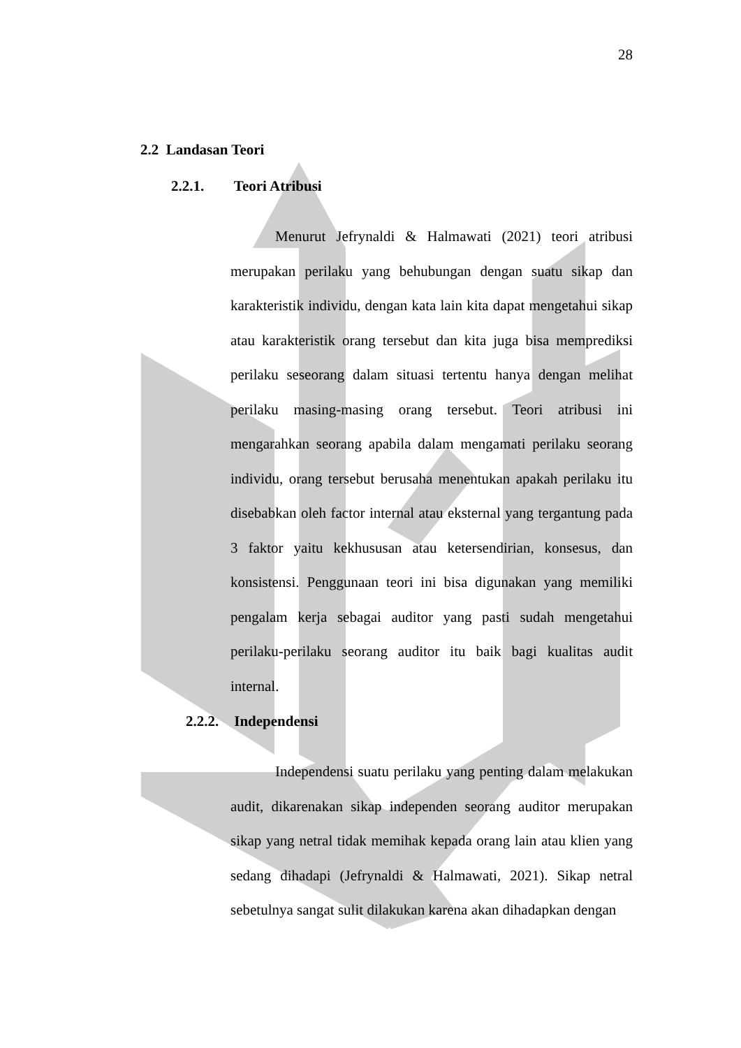28
2.2 Landasan Teori
2.2.1. Teori Atribusi
Menurut Jefrynaldi & Halmawati (2021) teori atribusi merupakan perilaku yang behubungan dengan suatu sikap dan karakteristik individu, dengan kata lain kita dapat mengetahui sikap atau karakteristik orang tersebut dan kita juga bisa memprediksi perilaku seseorang dalam situasi tertentu hanya dengan melihat perilaku masing-masing orang tersebut. Teori atribusi ini mengarahkan seorang apabila dalam mengamati perilaku seorang individu, orang tersebut berusaha menentukan apakah perilaku itu disebabkan oleh factor internal atau eksternal yang tergantung pada 3 faktor yaitu kekhususan atau ketersendirian, konsesus, dan konsistensi. Penggunaan teori ini bisa digunakan yang memiliki pengalam kerja sebagai auditor yang pasti sudah mengetahui perilaku-perilaku seorang auditor itu baik bagi kualitas audit internal.
2.2.2. Independensi
Independensi suatu perilaku yang penting dalam melakukan audit, dikarenakan sikap independen seorang auditor merupakan sikap yang netral tidak memihak kepada orang lain atau klien yang sedang dihadapi (Jefrynaldi & Halmawati, 2021). Sikap netral sebetulnya sangat sulit dilakukan karena akan dihadapkan dengan